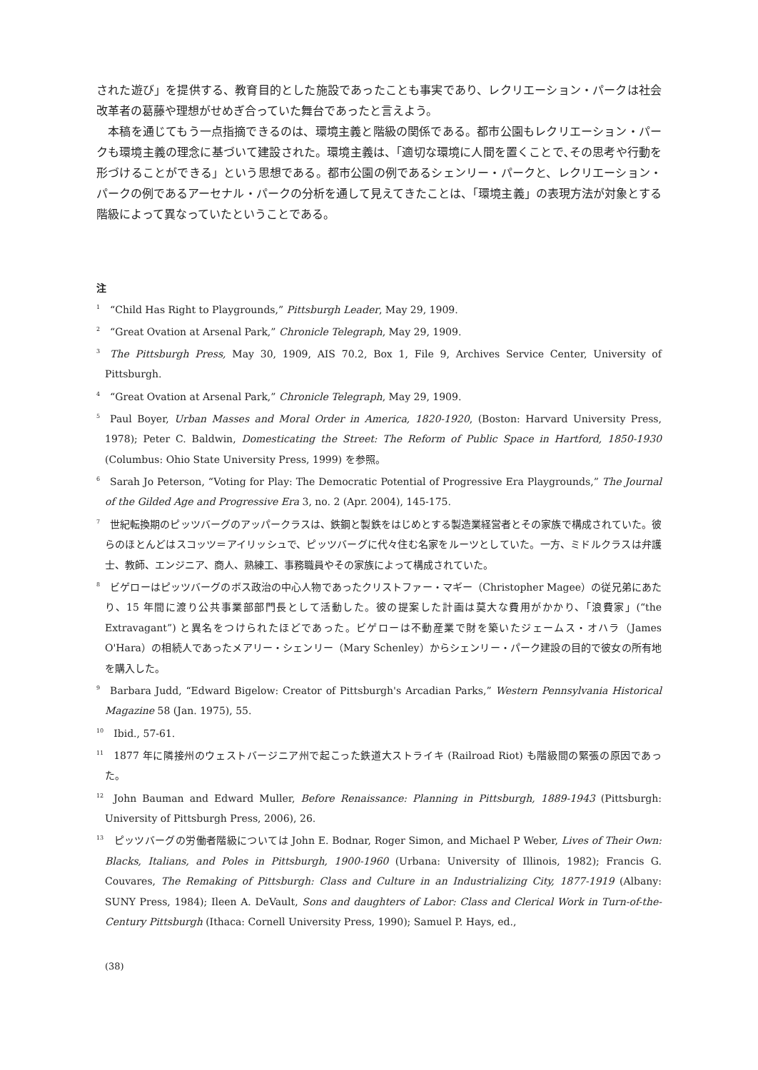された遊び」を提供する、教育目的とした施設であったことも事実であり、レクリエーション・パークは社会改革者の葛藤や理想がせめぎ合っていた舞台であったと言えよう。
　本稿を通じてもう一点指摘できるのは、環境主義と階級の関係である。都市公園もレクリエーション・パークも環境主義の理念に基づいて建設された。環境主義は、「適切な環境に人間を置くことで､その思考や行動を形づけることができる」という思想である。都市公園の例であるシェンリー・パークと、レクリエーション・パークの例であるアーセナル・パークの分析を通して見えてきたことは、「環境主義」の表現方法が対象とする階級によって異なっていたということである。
注
<sup>1</sup> “Child Has Right to Playgrounds,” Pittsburgh Leader, May 29, 1909.
<sup>2</sup> “Great Ovation at Arsenal Park,” Chronicle Telegraph, May 29, 1909.
<sup>3</sup> The Pittsburgh Press, May 30, 1909, AIS 70.2, Box 1, File 9, Archives Service Center, University of Pittsburgh.
<sup>4</sup> “Great Ovation at Arsenal Park,” Chronicle Telegraph, May 29, 1909.
<sup>5</sup> Paul Boyer, Urban Masses and Moral Order in America, 1820-1920, (Boston: Harvard University Press, 1978); Peter C. Baldwin, Domesticating the Street: The Reform of Public Space in Hartford, 1850-1930 (Columbus: Ohio State University Press, 1999) を参照。
<sup>6</sup> Sarah Jo Peterson, “Voting for Play: The Democratic Potential of Progressive Era Playgrounds,” The Journal of the Gilded Age and Progressive Era 3, no. 2 (Apr. 2004), 145-175.
<sup>7</sup> 世紀転換期のピッツバーグのアッパークラスは、鉄鋼と製鉄をはじめとする製造業経営者とその家族で構成されていた。彼らのほとんどはスコッツ＝アイリッシュで、ピッツバーグに代々住む名家をルーツとしていた。一方、ミドルクラスは弁護士、教師、エンジニア、商人、熟練工、事務職員やその家族によって構成されていた。
<sup>8</sup> ビゲローはピッツバーグのボス政治の中心人物であったクリストファー・マギー（Christopher Magee）の従兄弟にあたり、15 年間に渡り公共事業部部門長として活動した。彼の提案した計画は莫大な費用がかかり、「浪費家」(“the Extravagant”) と異名をつけられたほどであった。ビゲローは不動産業で財を築いたジェームス・オハラ（James O'Hara）の相続人であったメアリー・シェンリー（Mary Schenley）からシェンリー・パーク建設の目的で彼女の所有地を購入した。
<sup>9</sup> Barbara Judd, “Edward Bigelow: Creator of Pittsburgh's Arcadian Parks,” Western Pennsylvania Historical Magazine 58 (Jan. 1975), 55.
<sup>10</sup> Ibid., 57-61.
<sup>11</sup> 1877 年に隣接州のウェストバージニア州で起こった鉄道大ストライキ (Railroad Riot) も階級間の緊張の原因であった。
<sup>12</sup> John Bauman and Edward Muller, Before Renaissance: Planning in Pittsburgh, 1889-1943 (Pittsburgh: University of Pittsburgh Press, 2006), 26.
<sup>13</sup> ピッツバーグの労働者階級については John E. Bodnar, Roger Simon, and Michael P Weber, Lives of Their Own: Blacks, Italians, and Poles in Pittsburgh, 1900-1960 (Urbana: University of Illinois, 1982); Francis G. Couvares, The Remaking of Pittsburgh: Class and Culture in an Industrializing City, 1877-1919 (Albany: SUNY Press, 1984); Ileen A. DeVault, Sons and daughters of Labor: Class and Clerical Work in Turn-of-the-Century Pittsburgh (Ithaca: Cornell University Press, 1990); Samuel P. Hays, ed.,
(38)